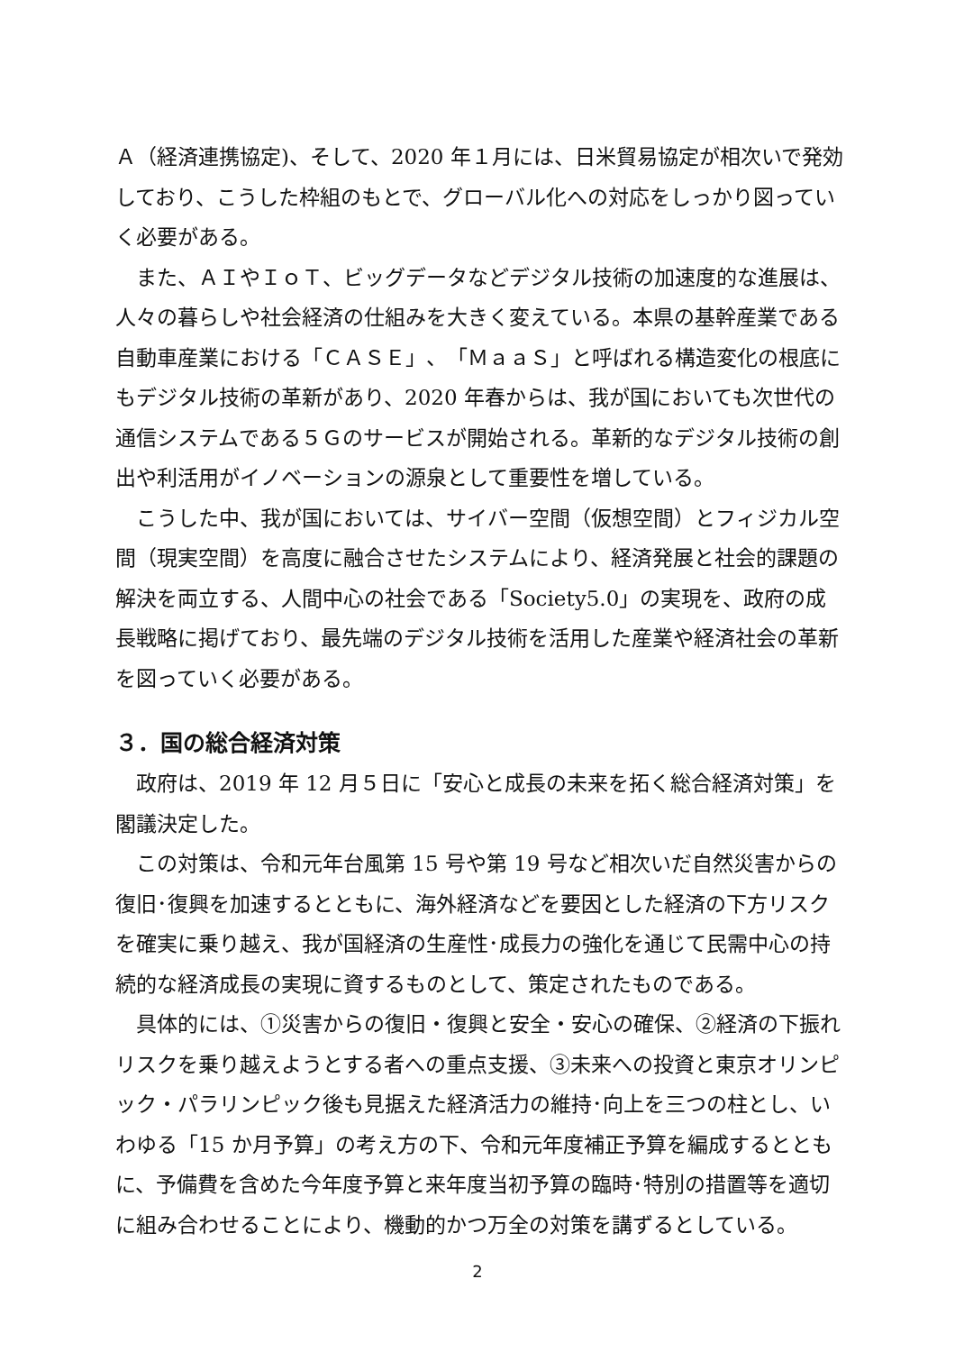Ａ（経済連携協定)、そして、2020 年１月には、日米貿易協定が相次いで発効しており、こうした枠組のもとで、グローバル化への対応をしっかり図っていく必要がある。
また、ＡＩやＩｏＴ、ビッグデータなどデジタル技術の加速度的な進展は、人々の暮らしや社会経済の仕組みを大きく変えている。本県の基幹産業である自動車産業における「ＣＡＳＥ」、「ＭａａＳ」と呼ばれる構造変化の根底にもデジタル技術の革新があり、2020 年春からは、我が国においても次世代の通信システムである５Ｇのサービスが開始される。革新的なデジタル技術の創出や利活用がイノベーションの源泉として重要性を増している。
こうした中、我が国においては、サイバー空間（仮想空間）とフィジカル空間（現実空間）を高度に融合させたシステムにより、経済発展と社会的課題の解決を両立する、人間中心の社会である「Society5.0」の実現を、政府の成長戦略に掲げており、最先端のデジタル技術を活用した産業や経済社会の革新を図っていく必要がある。
３．国の総合経済対策
政府は、2019 年 12 月５日に「安心と成長の未来を拓く総合経済対策」を閣議決定した。
この対策は、令和元年台風第 15 号や第 19 号など相次いだ自然災害からの復旧･復興を加速するとともに、海外経済などを要因とした経済の下方リスクを確実に乗り越え、我が国経済の生産性･成長力の強化を通じて民需中心の持続的な経済成長の実現に資するものとして、策定されたものである。
具体的には、①災害からの復旧・復興と安全・安心の確保、②経済の下振れリスクを乗り越えようとする者への重点支援、③未来への投資と東京オリンピック・パラリンピック後も見据えた経済活力の維持･向上を三つの柱とし、いわゆる「15 か月予算」の考え方の下、令和元年度補正予算を編成するとともに、予備費を含めた今年度予算と来年度当初予算の臨時･特別の措置等を適切に組み合わせることにより、機動的かつ万全の対策を講ずるとしている。
2